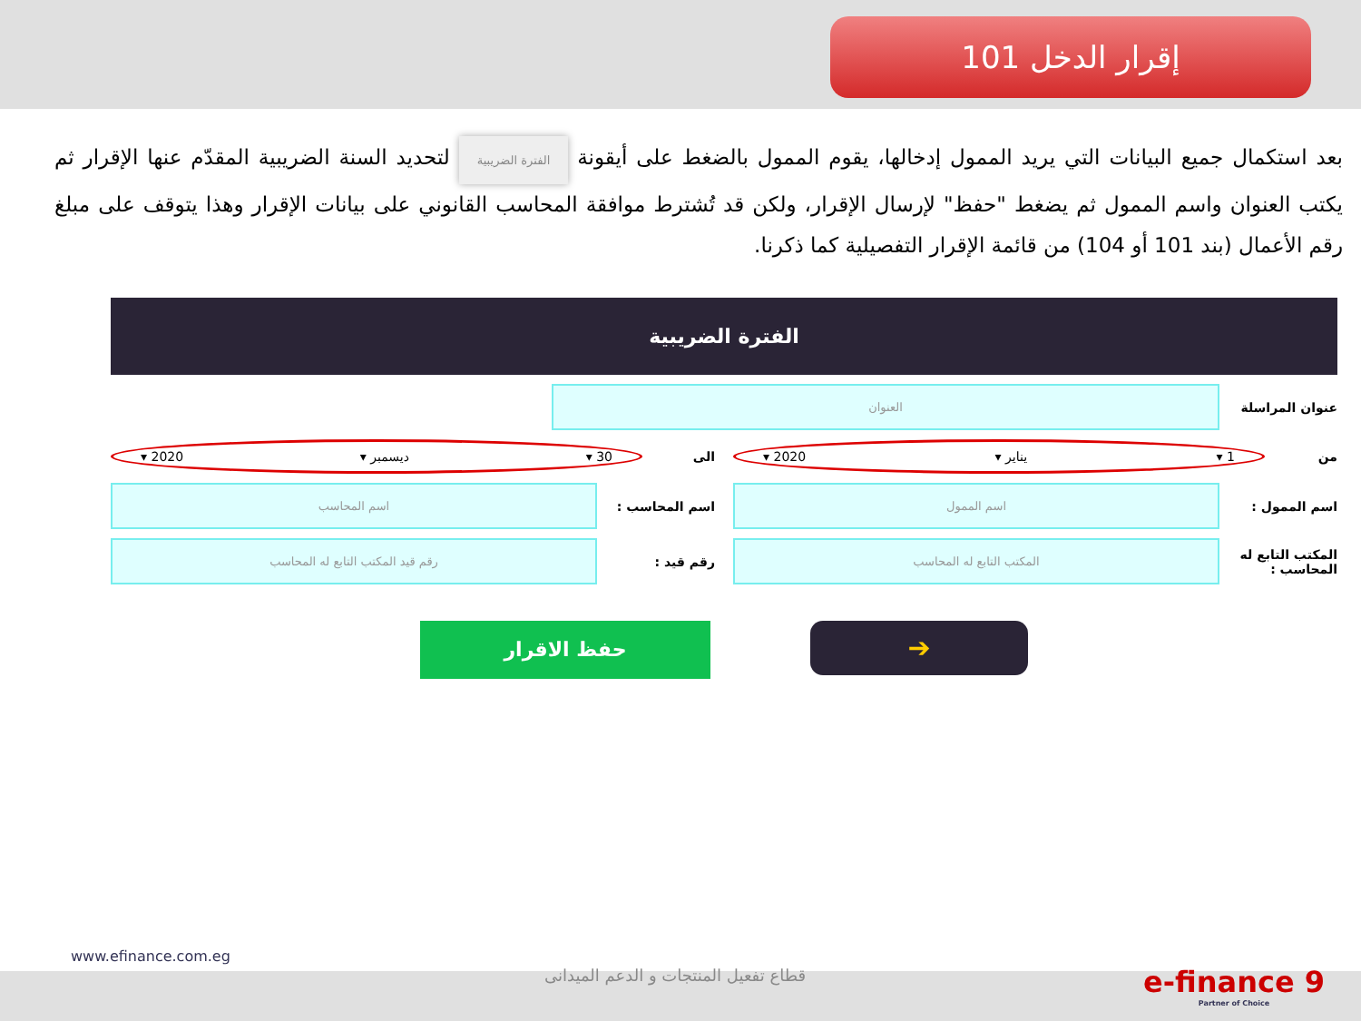إقرار الدخل 101
بعد استكمال جميع البيانات التي يريد الممول إدخالها، يقوم الممول بالضغط على أيقونة الفترة الضريبية لتحديد السنة الضريبية المقدّم عنها الإقرار ثم يكتب العنوان واسم الممول ثم يضغط "حفظ" لإرسال الإقرار، ولكن قد تُشترط موافقة المحاسب القانوني على بيانات الإقرار وهذا يتوقف على مبلغ رقم الأعمال (بند 101 أو 104) من قائمة الإقرار التفصيلية كما ذكرنا.
الفترة الضريبية
عنوان المراسلة
العنوان
من
1 ▾ يناير ▾ 2020 ▾
الى
30 ▾ ديسمبر ▾ 2020 ▾
اسم الممول :
اسم الممول
اسم المحاسب :
اسم المحاسب
المكتب التابع له المحاسب :
المكتب التابع له المحاسب
رقم قيد :
رقم قيد المكتب التابع له المحاسب
➔
حفظ الاقرار
www.efinance.com.eg
قطاع تفعيل المنتجات و الدعم الميدانى
e-finance 9
Partner of Choice